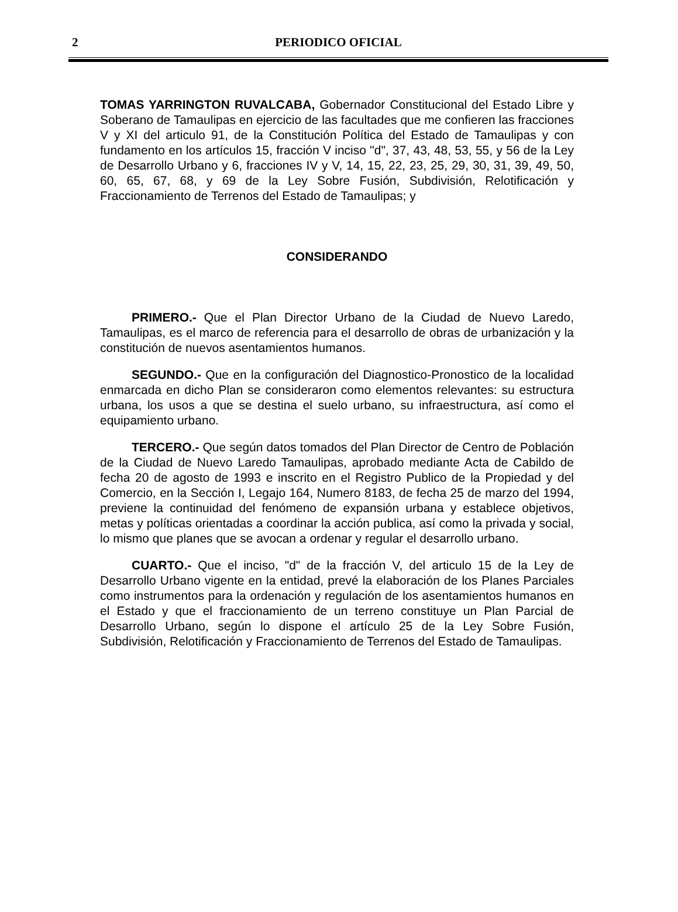2
PERIODICO OFICIAL
TOMAS YARRINGTON RUVALCABA, Gobernador Constitucional del Estado Libre y Soberano de Tamaulipas en ejercicio de las facultades que me confieren las fracciones V y XI del articulo 91, de la Constitución Política del Estado de Tamaulipas y con fundamento en los artículos 15, fracción V inciso "d", 37, 43, 48, 53, 55, y 56 de la Ley de Desarrollo Urbano y 6, fracciones IV y V, 14, 15, 22, 23, 25, 29, 30, 31, 39, 49, 50, 60, 65, 67, 68, y 69 de la Ley Sobre Fusión, Subdivisión, Relotificación y Fraccionamiento de Terrenos del Estado de Tamaulipas; y
CONSIDERANDO
PRIMERO.- Que el Plan Director Urbano de la Ciudad de Nuevo Laredo, Tamaulipas, es el marco de referencia para el desarrollo de obras de urbanización y la constitución de nuevos asentamientos humanos.
SEGUNDO.- Que en la configuración del Diagnostico-Pronostico de la localidad enmarcada en dicho Plan se consideraron como elementos relevantes: su estructura urbana, los usos a que se destina el suelo urbano, su infraestructura, así como el equipamiento urbano.
TERCERO.- Que según datos tomados del Plan Director de Centro de Población de la Ciudad de Nuevo Laredo Tamaulipas, aprobado mediante Acta de Cabildo de fecha 20 de agosto de 1993 e inscrito en el Registro Publico de la Propiedad y del Comercio, en la Sección I, Legajo 164, Numero 8183, de fecha 25 de marzo del 1994, previene la continuidad del fenómeno de expansión urbana y establece objetivos, metas y políticas orientadas a coordinar la acción publica, así como la privada y social, lo mismo que planes que se avocan a ordenar y regular el desarrollo urbano.
CUARTO.- Que el inciso, "d" de la fracción V, del articulo 15 de la Ley de Desarrollo Urbano vigente en la entidad, prevé la elaboración de los Planes Parciales como instrumentos para la ordenación y regulación de los asentamientos humanos en el Estado y que el fraccionamiento de un terreno constituye un Plan Parcial de Desarrollo Urbano, según lo dispone el artículo 25 de la Ley Sobre Fusión, Subdivisión, Relotificación y Fraccionamiento de Terrenos del Estado de Tamaulipas.